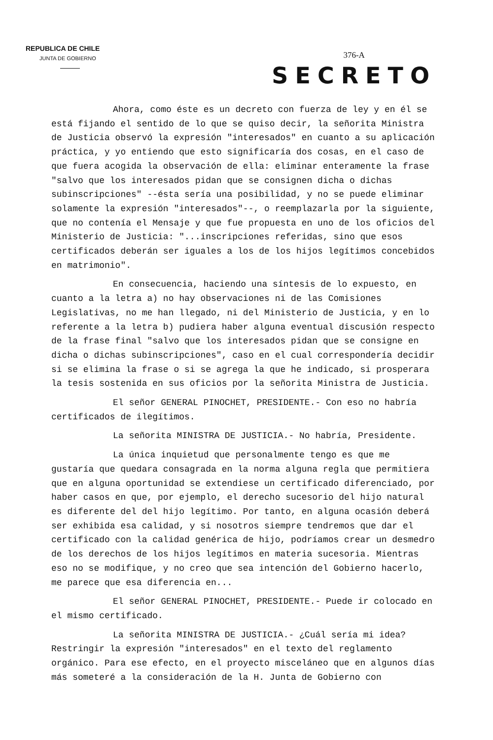REPUBLICA DE CHILE
JUNTA DE GOBIERNO
376-A
SECRETO
Ahora, como éste es un decreto con fuerza de ley y en él se está fijando el sentido de lo que se quiso decir, la señorita Ministra de Justicia observó la expresión "interesados" en cuanto a su aplicación práctica, y yo entiendo que esto significaría dos cosas, en el caso de que fuera acogida la observación de ella: eliminar enteramente la frase "salvo que los interesados pidan que se consignen dicha o dichas subinscripciones" --ésta sería una posibilidad, y no se puede eliminar solamente la expresión "interesados"--, o reemplazarla por la siguiente, que no contenía el Mensaje y que fue propuesta en uno de los oficios del Ministerio de Justicia: "...inscripciones referidas, sino que esos certificados deberán ser iguales a los de los hijos legítimos concebidos en matrimonio".
En consecuencia, haciendo una síntesis de lo expuesto, en cuanto a la letra a) no hay observaciones ni de las Comisiones Legislativas, no me han llegado, ni del Ministerio de Justicia, y en lo referente a la letra b) pudiera haber alguna eventual discusión respecto de la frase final "salvo que los interesados pidan que se consigne en dicha o dichas subinscripciones", caso en el cual correspondería decidir si se elimina la frase o si se agrega la que he indicado, si prosperara la tesis sostenida en sus oficios por la señorita Ministra de Justicia.
El señor GENERAL PINOCHET, PRESIDENTE.- Con eso no habría certificados de ilegítimos.
La señorita MINISTRA DE JUSTICIA.- No habría, Presidente.
La única inquietud que personalmente tengo es que me gustaría que quedara consagrada en la norma alguna regla que permitiera que en alguna oportunidad se extendiese un certificado diferenciado, por haber casos en que, por ejemplo, el derecho sucesorio del hijo natural es diferente del del hijo legítimo. Por tanto, en alguna ocasión deberá ser exhibida esa calidad, y si nosotros siempre tendremos que dar el certificado con la calidad genérica de hijo, podríamos crear un desmedro de los derechos de los hijos legítimos en materia sucesoria. Mientras eso no se modifique, y no creo que sea intención del Gobierno hacerlo, me parece que esa diferencia en...
El señor GENERAL PINOCHET, PRESIDENTE.- Puede ir colocado en el mismo certificado.
La señorita MINISTRA DE JUSTICIA.- ¿Cuál sería mi idea? Restringir la expresión "interesados" en el texto del reglamento orgánico. Para ese efecto, en el proyecto misceláneo que en algunos días más someteré a la consideración de la H. Junta de Gobierno con